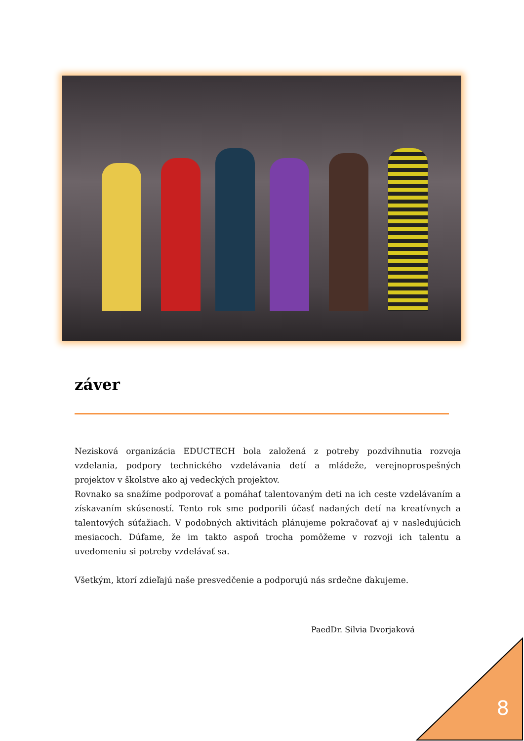záver
Nezisková organizácia EDUCTECH bola založená z potreby pozdvihnutia rozvoja vzdelania, podpory technického vzdelávania detí a mládeže, verejnoprospešných projektov v školstve ako aj vedeckých projektov.
Rovnako sa snažíme podporovať a pomáhať talentovaným deti na ich ceste vzdelávaním a získavaním skúseností. Tento rok sme podporili účasť nadaných detí na kreatívnych a talentových súťažiach. V podobných aktivitách plánujeme pokračovať aj v nasledujúcich mesiacoch. Dúfame, že im takto aspoň trocha pomôžeme v rozvoji ich talentu a uvedomeniu si potreby vzdelávať sa.
Všetkým, ktorí zdieľajú naše presvedčenie a podporujú nás srdečne ďakujeme.
PaedDr. Silvia Dvorjaková
8